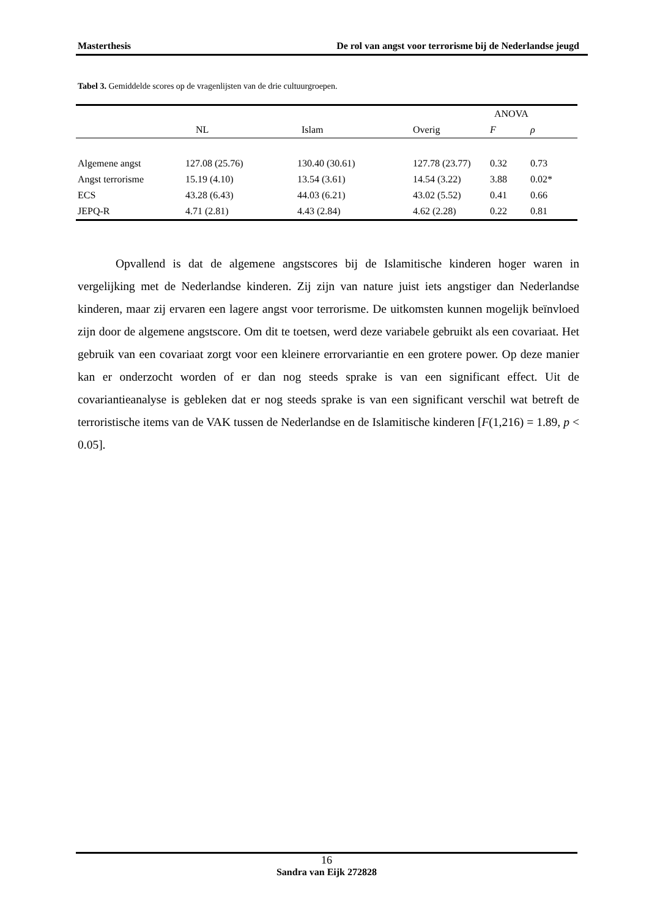Masterthesis De rol van angst voor terrorisme bij de Nederlandse jeugd
Tabel 3. Gemiddelde scores op de vragenlijsten van de drie cultuurgroepen.
| | | | | ANOVA | |
| --- | --- | --- | --- | --- | --- |
| | NL | Islam | Overig | F | ρ |
| Algemene angst | 127.08 (25.76) | 130.40 (30.61) | 127.78 (23.77) | 0.32 | 0.73 |
| Angst terrorisme | 15.19 (4.10) | 13.54 (3.61) | 14.54 (3.22) | 3.88 | 0.02* |
| ECS | 43.28 (6.43) | 44.03 (6.21) | 43.02 (5.52) | 0.41 | 0.66 |
| JEPQ-R | 4.71 (2.81) | 4.43 (2.84) | 4.62 (2.28) | 0.22 | 0.81 |
Opvallend is dat de algemene angstscores bij de Islamitische kinderen hoger waren in vergelijking met de Nederlandse kinderen. Zij zijn van nature juist iets angstiger dan Nederlandse kinderen, maar zij ervaren een lagere angst voor terrorisme. De uitkomsten kunnen mogelijk beïnvloed zijn door de algemene angstscore. Om dit te toetsen, werd deze variabele gebruikt als een covariaat. Het gebruik van een covariaat zorgt voor een kleinere errorvariantie en een grotere power. Op deze manier kan er onderzocht worden of er dan nog steeds sprake is van een significant effect. Uit de covariantieanalyse is gebleken dat er nog steeds sprake is van een significant verschil wat betreft de terroristische items van de VAK tussen de Nederlandse en de Islamitische kinderen [F(1,216) = 1.89, p < 0.05].
16
Sandra van Eijk 272828